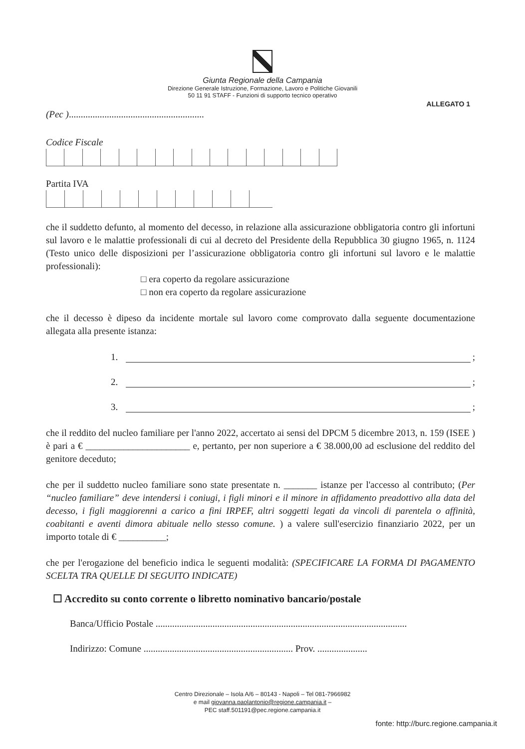Giunta Regionale della Campania
Direzione Generale Istruzione, Formazione, Lavoro e Politiche Giovanili
50 11 91 STAFF - Funzioni di supporto tecnico operativo
ALLEGATO 1
(Pec ).........................................................
Codice Fiscale
Partita IVA
che il suddetto defunto, al momento del decesso, in relazione alla assicurazione obbligatoria contro gli infortuni sul lavoro e le malattie professionali di cui al decreto del Presidente della Repubblica 30 giugno 1965, n. 1124 (Testo unico delle disposizioni per l’assicurazione obbligatoria contro gli infortuni sul lavoro e le malattie professionali):
□ era coperto da regolare assicurazione
□ non era coperto da regolare assicurazione
che il decesso è dipeso da incidente mortale sul lavoro come comprovato dalla seguente documentazione allegata alla presente istanza:
1. ;
2. ;
3. ;
che il reddito del nucleo familiare per l'anno 2022, accertato ai sensi del DPCM 5 dicembre 2013, n. 159 (ISEE ) è pari a € ______________________ e, pertanto, per non superiore a € 38.000,00 ad esclusione del reddito del genitore deceduto;
che per il suddetto nucleo familiare sono state presentate n. _______ istanze per l'accesso al contributo; (Per “nucleo familiare” deve intendersi i coniugi, i figli minori e il minore in affidamento preadottivo alla data del decesso, i figli maggiorenni a carico a fini IRPEF, altri soggetti legati da vincoli di parentela o affinità, coabitanti e aventi dimora abituale nello stesso comune. ) a valere sull'esercizio finanziario 2022, per un importo totale di € __________;
che per l'erogazione del beneficio indica le seguenti modalità: (SPECIFICARE LA FORMA DI PAGAMENTO SCELTA TRA QUELLE DI SEGUITO INDICATE)
☐ Accredito su conto corrente o libretto nominativo bancario/postale
Banca/Ufficio Postale ..........................................................................................................
Indirizzo: Comune ............................................................... Prov. .....................
Centro Direzionale – Isola A/6 – 80143 - Napoli – Tel 081-7966982
e mail giovanna.paolantonio@regione.campania.it –
PEC staff.501191@pec.regione.campania.it
fonte: http://burc.regione.campania.it